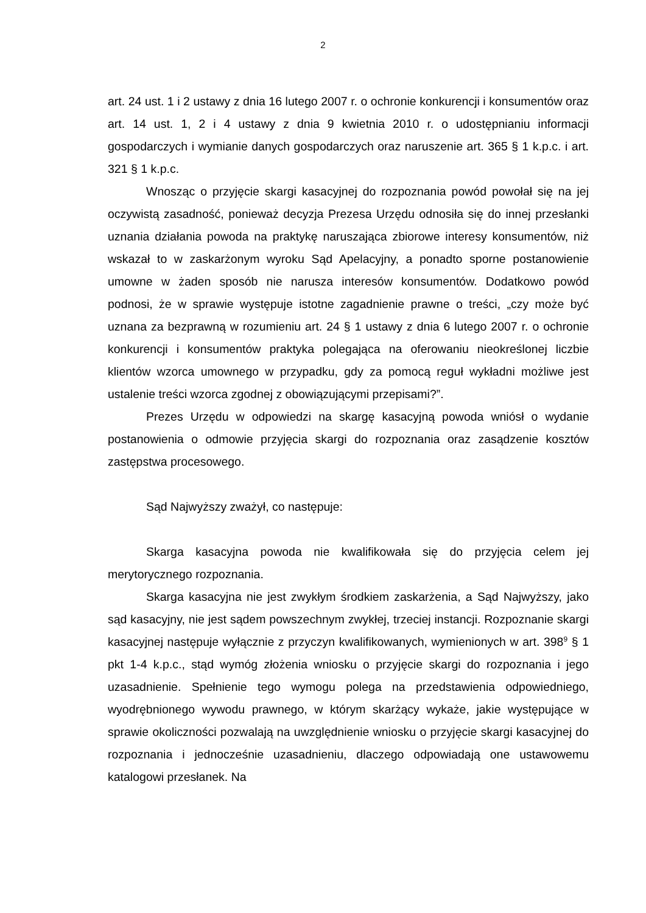2
art. 24 ust. 1 i 2 ustawy z dnia 16 lutego 2007 r. o ochronie konkurencji i konsumentów oraz art. 14 ust. 1, 2 i 4 ustawy z dnia 9 kwietnia 2010 r. o udostępnianiu informacji gospodarczych i wymianie danych gospodarczych oraz naruszenie art. 365 § 1 k.p.c. i art. 321 § 1 k.p.c.
Wnosząc o przyjęcie skargi kasacyjnej do rozpoznania powód powołał się na jej oczywistą zasadność, ponieważ decyzja Prezesa Urzędu odnosiła się do innej przesłanki uznania działania powoda na praktykę naruszająca zbiorowe interesy konsumentów, niż wskazał to w zaskarżonym wyroku Sąd Apelacyjny, a ponadto sporne postanowienie umowne w żaden sposób nie narusza interesów konsumentów. Dodatkowo powód podnosi, że w sprawie występuje istotne zagadnienie prawne o treści, „czy może być uznana za bezprawną w rozumieniu art. 24 § 1 ustawy z dnia 6 lutego 2007 r. o ochronie konkurencji i konsumentów praktyka polegająca na oferowaniu nieokreślonej liczbie klientów wzorca umownego w przypadku, gdy za pomocą reguł wykładni możliwe jest ustalenie treści wzorca zgodnej z obowiązującymi przepisami?”.
Prezes Urzędu w odpowiedzi na skargę kasacyjną powoda wniósł o wydanie postanowienia o odmowie przyjęcia skargi do rozpoznania oraz zasądzenie kosztów zastępstwa procesowego.
Sąd Najwyższy zważył, co następuje:
Skarga kasacyjna powoda nie kwalifikowała się do przyjęcia celem jej merytorycznego rozpoznania.
Skarga kasacyjna nie jest zwykłym środkiem zaskarżenia, a Sąd Najwyższy, jako sąd kasacyjny, nie jest sądem powszechnym zwykłej, trzeciej instancji. Rozpoznanie skargi kasacyjnej następuje wyłącznie z przyczyn kwalifikowanych, wymienionych w art. 398<sup>9</sup> § 1 pkt 1-4 k.p.c., stąd wymóg złożenia wniosku o przyjęcie skargi do rozpoznania i jego uzasadnienie. Spełnienie tego wymogu polega na przedstawienia odpowiedniego, wyodrębnionego wywodu prawnego, w którym skarżący wykaże, jakie występujące w sprawie okoliczności pozwalają na uwzględnienie wniosku o przyjęcie skargi kasacyjnej do rozpoznania i jednocześnie uzasadnieniu, dlaczego odpowiadają one ustawowemu katalogowi przesłanek. Na